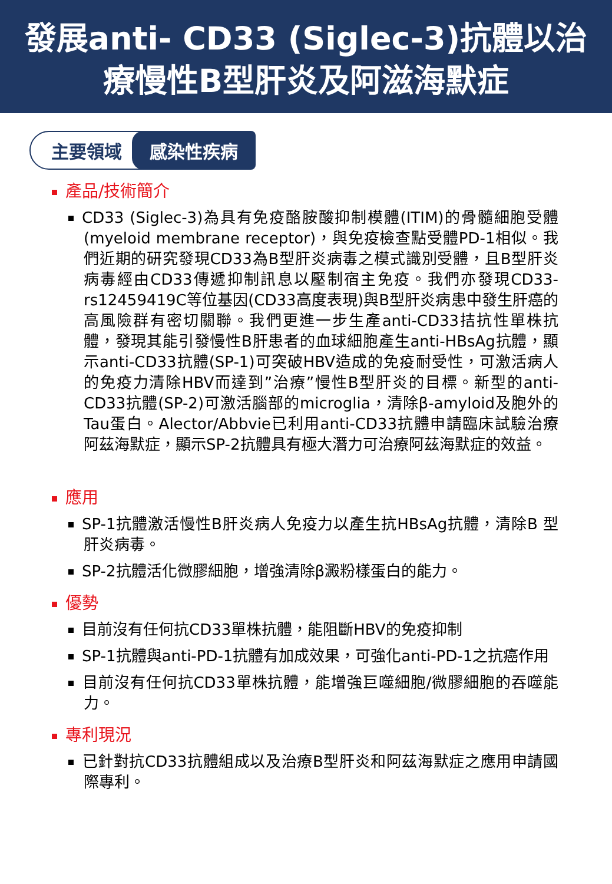發展anti- CD33 (Siglec-3)抗體以治
療慢性B型肝炎及阿滋海默症
主要領域 感染性疾病
產品/技術簡介
CD33 (Siglec-3)為具有免疫酪胺酸抑制模體(ITIM)的骨髓細胞受體(myeloid membrane receptor)，與免疫檢查點受體PD-1相似。我們近期的研究發現CD33為B型肝炎病毒之模式識別受體，且B型肝炎病毒經由CD33傳遞抑制訊息以壓制宿主免疫。我們亦發現CD33- rs12459419C等位基因(CD33高度表現)與B型肝炎病患中發生肝癌的高風險群有密切關聯。我們更進一步生產anti-CD33拮抗性單株抗體，發現其能引發慢性B肝患者的血球細胞產生anti-HBsAg抗體，顯示anti-CD33抗體(SP-1)可突破HBV造成的免疫耐受性，可激活病人的免疫力清除HBV而達到”治療”慢性B型肝炎的目標。新型的anti-CD33抗體(SP-2)可激活腦部的microglia，清除β-amyloid及胞外的Tau蛋白。Alector/Abbvie已利用anti-CD33抗體申請臨床試驗治療阿茲海默症，顯示SP-2抗體具有極大潛力可治療阿茲海默症的效益。
應用
SP-1抗體激活慢性B肝炎病人免疫力以產生抗HBsAg抗體，清除B 型肝炎病毒。
SP-2抗體活化微膠細胞，增強清除β澱粉樣蛋白的能力。
優勢
目前沒有任何抗CD33單株抗體，能阻斷HBV的免疫抑制
SP-1抗體與anti-PD-1抗體有加成效果，可強化anti-PD-1之抗癌作用
目前沒有任何抗CD33單株抗體，能增強巨噬細胞/微膠細胞的吞噬能力。
專利現況
已針對抗CD33抗體組成以及治療B型肝炎和阿茲海默症之應用申請國際專利。